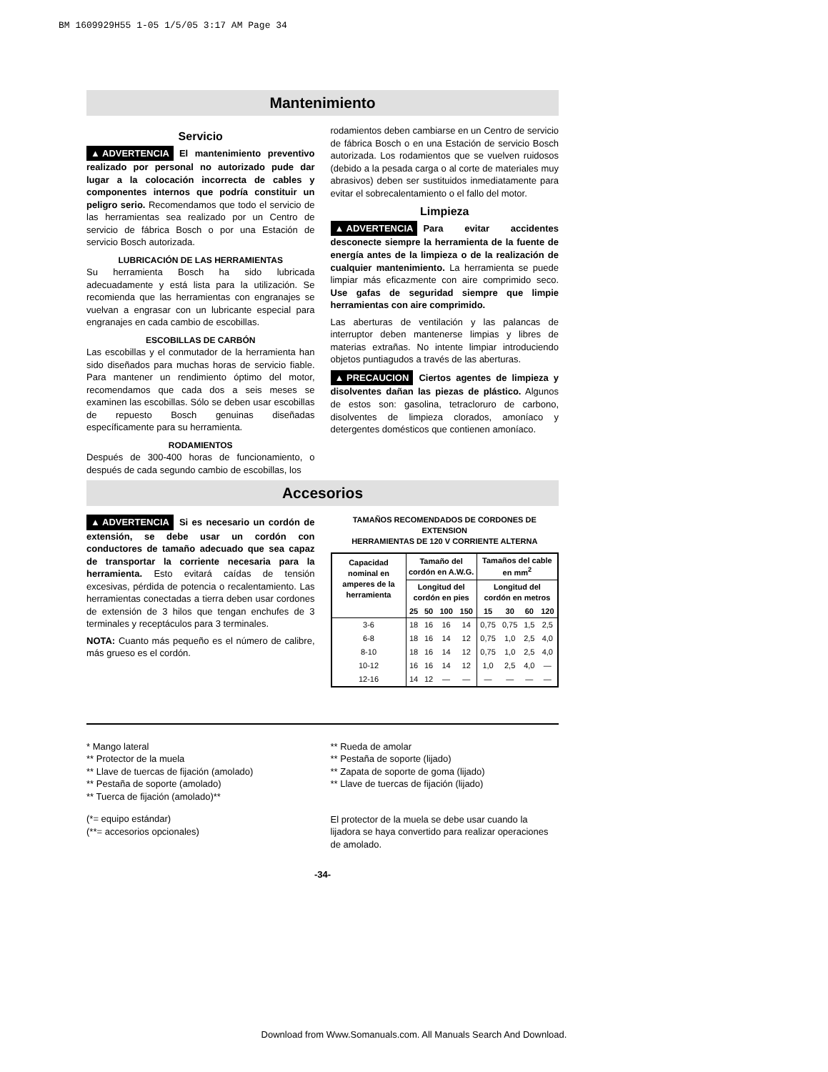BM 1609929H55 1-05 1/5/05 3:17 AM Page 34
Mantenimiento
Servicio
▲ ADVERTENCIA El mantenimiento preventivo realizado por personal no autorizado pude dar lugar a la colocación incorrecta de cables y componentes internos que podría constituir un peligro serio. Recomendamos que todo el servicio de las herramientas sea realizado por un Centro de servicio de fábrica Bosch o por una Estación de servicio Bosch autorizada.
LUBRICACIÓN DE LAS HERRAMIENTAS
Su herramienta Bosch ha sido lubricada adecuadamente y está lista para la utilización. Se recomienda que las herramientas con engranajes se vuelvan a engrasar con un lubricante especial para engranajes en cada cambio de escobillas.
ESCOBILLAS DE CARBÓN
Las escobillas y el conmutador de la herramienta han sido diseñados para muchas horas de servicio fiable. Para mantener un rendimiento óptimo del motor, recomendamos que cada dos a seis meses se examinen las escobillas. Sólo se deben usar escobillas de repuesto Bosch genuinas diseñadas específicamente para su herramienta.
RODAMIENTOS
Después de 300-400 horas de funcionamiento, o después de cada segundo cambio de escobillas, los
rodamientos deben cambiarse en un Centro de servicio de fábrica Bosch o en una Estación de servicio Bosch autorizada. Los rodamientos que se vuelven ruidosos (debido a la pesada carga o al corte de materiales muy abrasivos) deben ser sustituidos inmediatamente para evitar el sobrecalentamiento o el fallo del motor.
Limpieza
▲ ADVERTENCIA Para evitar accidentes desconecte siempre la herramienta de la fuente de energía antes de la limpieza o de la realización de cualquier mantenimiento. La herramienta se puede limpiar más eficazmente con aire comprimido seco. Use gafas de seguridad siempre que limpie herramientas con aire comprimido.
Las aberturas de ventilación y las palancas de interruptor deben mantenerse limpias y libres de materias extrañas. No intente limpiar introduciendo objetos puntiagudos a través de las aberturas.
▲ PRECAUCION Ciertos agentes de limpieza y disolventes dañan las piezas de plástico. Algunos de estos son: gasolina, tetracloruro de carbono, disolventes de limpieza clorados, amoníaco y detergentes domésticos que contienen amoníaco.
Accesorios
▲ ADVERTENCIA Si es necesario un cordón de extensión, se debe usar un cordón con conductores de tamaño adecuado que sea capaz de transportar la corriente necesaria para la herramienta. Esto evitará caídas de tensión excesivas, pérdida de potencia o recalentamiento. Las herramientas conectadas a tierra deben usar cordones de extensión de 3 hilos que tengan enchufes de 3 terminales y receptáculos para 3 terminales.
NOTA: Cuanto más pequeño es el número de calibre, más grueso es el cordón.
TAMAÑOS RECOMENDADOS DE CORDONES DE EXTENSION
HERRAMIENTAS DE 120 V CORRIENTE ALTERNA
| Capacidad nominal en amperes de la herramienta | Tamaño del cordón en A.W.G. | | | | Tamaños del cable en mm<sup>2</sup> | | | |
| --- | --- | --- | --- | --- | --- | --- | --- | --- |
| | Longitud del cordón en pies | | | | Longitud del cordón en metros | | | |
| | 25 | 50 | 100 | 150 | 15 | 30 | 60 | 120 |
| 3-6 | 18 | 16 | 16 | 14 | 0,75 | 0,75 | 1,5 | 2,5 |
| 6-8 | 18 | 16 | 14 | 12 | 0,75 | 1,0 | 2,5 | 4,0 |
| 8-10 | 18 | 16 | 14 | 12 | 0,75 | 1,0 | 2,5 | 4,0 |
| 10-12 | 16 | 16 | 14 | 12 | 1,0 | 2,5 | 4,0 | — |
| 12-16 | 14 | 12 | — | — | — | — | — | — |
* Mango lateral
** Protector de la muela
** Llave de tuercas de fijación (amolado)
** Pestaña de soporte (amolado)
** Tuerca de fijación (amolado)**
(*= equipo estándar)
(**= accesorios opcionales)
** Rueda de amolar
** Pestaña de soporte (lijado)
** Zapata de soporte de goma (lijado)
** Llave de tuercas de fijación (lijado)
El protector de la muela se debe usar cuando la lijadora se haya convertido para realizar operaciones de amolado.
-34-
Download from Www.Somanuals.com. All Manuals Search And Download.